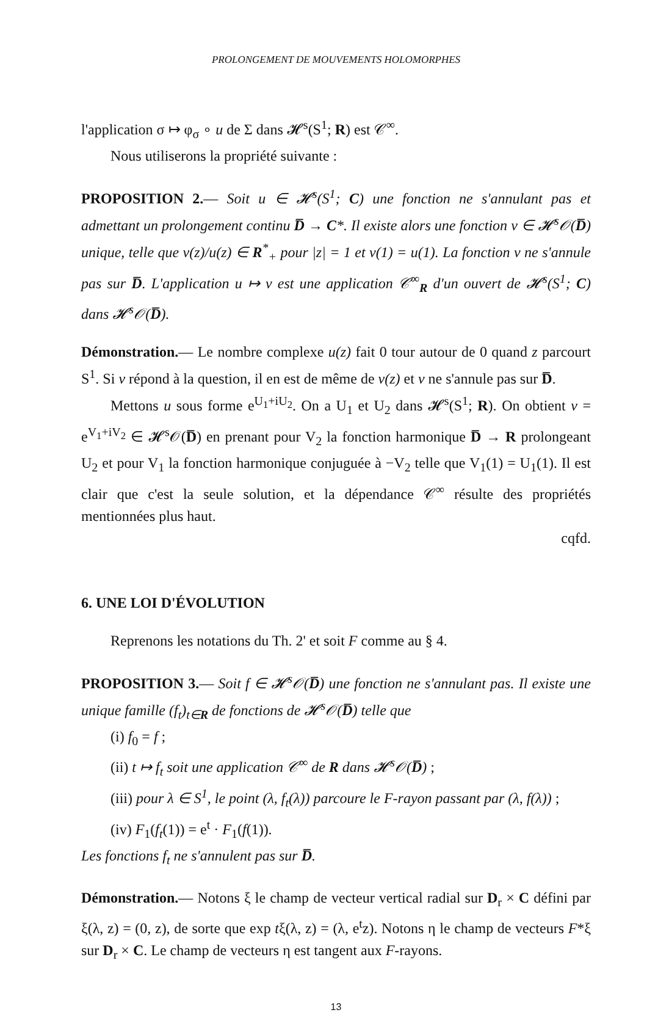PROLONGEMENT DE MOUVEMENTS HOLOMORPHES
l'application σ ↦ φ<sub>σ</sub> ∘ u de Σ dans 𝓗<sup>s</sup>(S<sup>1</sup>; R) est 𝒞<sup>∞</sup>.
Nous utiliserons la propriété suivante :
PROPOSITION 2.— Soit u ∈ 𝓗<sup>s</sup>(S<sup>1</sup>; C) une fonction ne s'annulant pas et admettant un prolongement continu D̅ → C*. Il existe alors une fonction v ∈ 𝓗<sup>s</sup>𝒪(D̅) unique, telle que v(z)/u(z) ∈ R<sup>*</sup><sub>+</sub> pour |z| = 1 et v(1) = u(1). La fonction v ne s'annule pas sur D̅. L'application u ↦ v est une application 𝒞<sup>∞</sup><sub>R</sub> d'un ouvert de 𝓗<sup>s</sup>(S<sup>1</sup>; C) dans 𝓗<sup>s</sup>𝒪(D̅).
Démonstration.— Le nombre complexe u(z) fait 0 tour autour de 0 quand z parcourt S<sup>1</sup>. Si v répond à la question, il en est de même de v(z) et v ne s'annule pas sur D̅.
Mettons u sous forme e<sup>U<sub>1</sub>+iU<sub>2</sub></sup>. On a U<sub>1</sub> et U<sub>2</sub> dans 𝓗<sup>s</sup>(S<sup>1</sup>; R). On obtient v = e<sup>V<sub>1</sub>+iV<sub>2</sub></sup> ∈ 𝓗<sup>s</sup>𝒪(D̅) en prenant pour V<sub>2</sub> la fonction harmonique D̅ → R prolongeant U<sub>2</sub> et pour V<sub>1</sub> la fonction harmonique conjuguée à −V<sub>2</sub> telle que V<sub>1</sub>(1) = U<sub>1</sub>(1). Il est clair que c'est la seule solution, et la dépendance 𝒞<sup>∞</sup> résulte des propriétés mentionnées plus haut.
cqfd.
6. UNE LOI D'ÉVOLUTION
Reprenons les notations du Th. 2' et soit F comme au § 4.
PROPOSITION 3.— Soit f ∈ 𝓗<sup>s</sup>𝒪(D̅) une fonction ne s'annulant pas. Il existe une unique famille (f<sub>t</sub>)<sub>t∈R</sub> de fonctions de 𝓗<sup>s</sup>𝒪(D̅) telle que
(i) f<sub>0</sub> = f ;
(ii) t ↦ f<sub>t</sub> soit une application 𝒞<sup>∞</sup> de R dans 𝓗<sup>s</sup>𝒪(D̅) ;
(iii) pour λ ∈ S<sup>1</sup>, le point (λ, f<sub>t</sub>(λ)) parcoure le F-rayon passant par (λ, f(λ)) ;
(iv) F<sub>1</sub>(f<sub>t</sub>(1)) = e<sup>t</sup> · F<sub>1</sub>(f(1)).
Les fonctions f<sub>t</sub> ne s'annulent pas sur D̅.
Démonstration.— Notons ξ le champ de vecteur vertical radial sur D<sub>r</sub> × C défini par ξ(λ, z) = (0, z), de sorte que exp tξ(λ, z) = (λ, e<sup>t</sup>z). Notons η le champ de vecteurs F*ξ sur D<sub>r</sub> × C. Le champ de vecteurs η est tangent aux F-rayons.
13